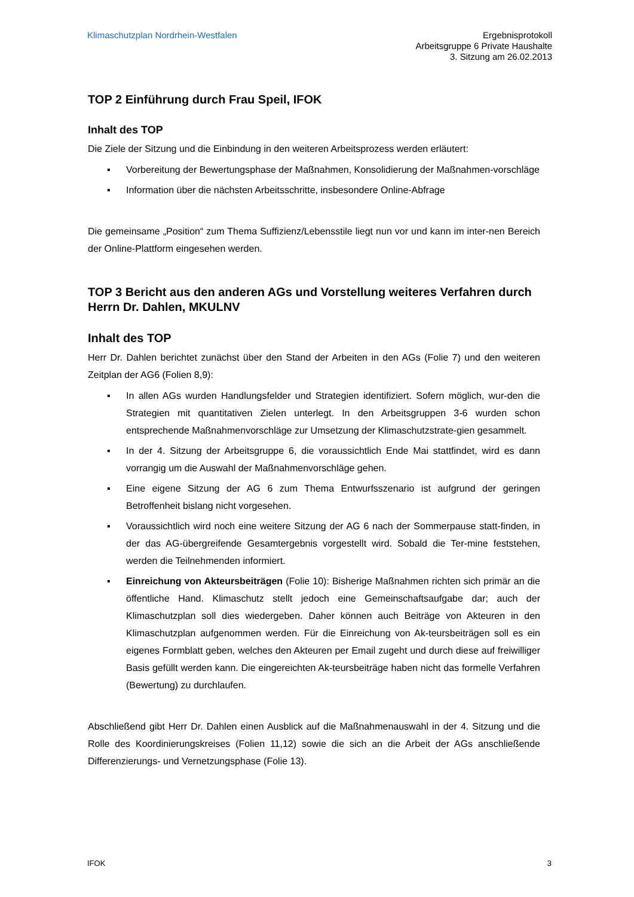Klimaschutzplan Nordrhein-Westfalen
Ergebnisprotokoll
Arbeitsgruppe 6 Private Haushalte
3. Sitzung am 26.02.2013
TOP 2 Einführung durch Frau Speil, IFOK
Inhalt des TOP
Die Ziele der Sitzung und die Einbindung in den weiteren Arbeitsprozess werden erläutert:
▪ Vorbereitung der Bewertungsphase der Maßnahmen, Konsolidierung der Maßnahmen-vorschläge
▪ Information über die nächsten Arbeitsschritte, insbesondere Online-Abfrage
Die gemeinsame „Position“ zum Thema Suffizienz/Lebensstile liegt nun vor und kann im inter-nen Bereich der Online-Plattform eingesehen werden.
TOP 3 Bericht aus den anderen AGs und Vorstellung weiteres Verfahren durch Herrn Dr. Dahlen, MKULNV
Inhalt des TOP
Herr Dr. Dahlen berichtet zunächst über den Stand der Arbeiten in den AGs (Folie 7) und den weiteren Zeitplan der AG6 (Folien 8,9):
▪ In allen AGs wurden Handlungsfelder und Strategien identifiziert. Sofern möglich, wur-den die Strategien mit quantitativen Zielen unterlegt. In den Arbeitsgruppen 3-6 wurden schon entsprechende Maßnahmenvorschläge zur Umsetzung der Klimaschutzstrate-gien gesammelt.
▪ In der 4. Sitzung der Arbeitsgruppe 6, die voraussichtlich Ende Mai stattfindet, wird es dann vorrangig um die Auswahl der Maßnahmenvorschläge gehen.
▪ Eine eigene Sitzung der AG 6 zum Thema Entwurfsszenario ist aufgrund der geringen Betroffenheit bislang nicht vorgesehen.
▪ Voraussichtlich wird noch eine weitere Sitzung der AG 6 nach der Sommerpause statt-finden, in der das AG-übergreifende Gesamtergebnis vorgestellt wird. Sobald die Ter-mine feststehen, werden die Teilnehmenden informiert.
▪ Einreichung von Akteursbeiträgen (Folie 10): Bisherige Maßnahmen richten sich primär an die öffentliche Hand. Klimaschutz stellt jedoch eine Gemeinschaftsaufgabe dar; auch der Klimaschutzplan soll dies wiedergeben. Daher können auch Beiträge von Akteuren in den Klimaschutzplan aufgenommen werden. Für die Einreichung von Ak-teursbeiträgen soll es ein eigenes Formblatt geben, welches den Akteuren per Email zugeht und durch diese auf freiwilliger Basis gefüllt werden kann. Die eingereichten Ak-teursbeiträge haben nicht das formelle Verfahren (Bewertung) zu durchlaufen.
Abschließend gibt Herr Dr. Dahlen einen Ausblick auf die Maßnahmenauswahl in der 4. Sitzung und die Rolle des Koordinierungskreises (Folien 11,12) sowie die sich an die Arbeit der AGs anschließende Differenzierungs- und Vernetzungsphase (Folie 13).
IFOK 3